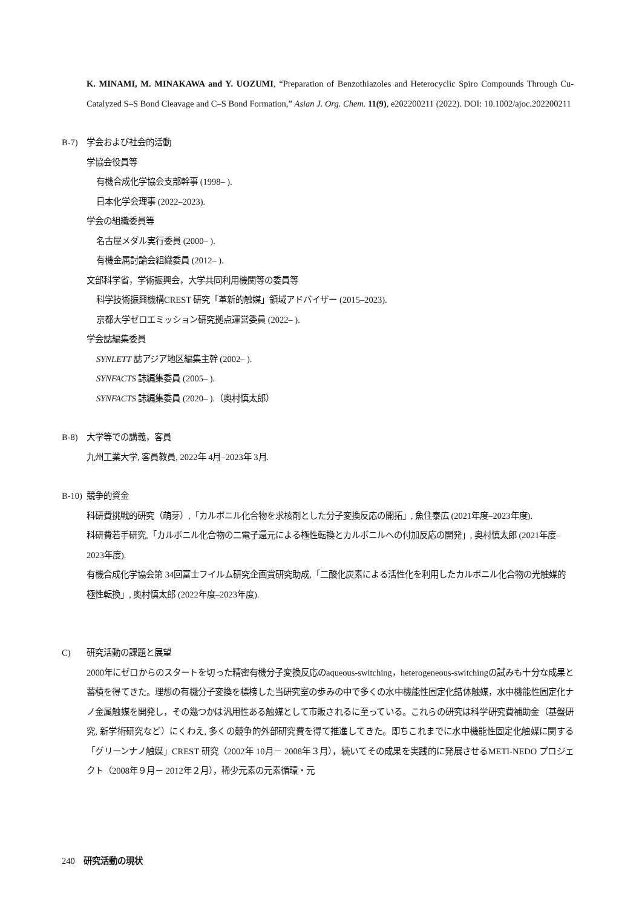K. MINAMI, M. MINAKAWA and Y. UOZUMI, “Preparation of Benzothiazoles and Heterocyclic Spiro Compounds Through Cu-Catalyzed S–S Bond Cleavage and C–S Bond Formation,” Asian J. Org. Chem. 11(9), e202200211 (2022). DOI: 10.1002/ajoc.202200211
B-7) 学会および社会的活動
学協会役員等
有機合成化学協会支部幹事 (1998– ).
日本化学会理事 (2022–2023).
学会の組織委員等
名古屋メダル実行委員 (2000– ).
有機金属討論会組織委員 (2012– ).
文部科学省，学術振興会，大学共同利用機関等の委員等
科学技術振興機構CREST 研究「革新的触媒」領域アドバイザー (2015–2023).
京都大学ゼロエミッション研究拠点運営委員 (2022– ).
学会誌編集委員
SYNLETT 誌アジア地区編集主幹 (2002– ).
SYNFACTS 誌編集委員 (2005– ).
SYNFACTS 誌編集委員 (2020– ).（奥村慎太郎）
B-8) 大学等での講義，客員
九州工業大学, 客員教員, 2022年 4月–2023年 3月.
B-10) 競争的資金
科研費挑戦的研究（萌芽）,「カルボニル化合物を求核剤とした分子変換反応の開拓」, 魚住泰広 (2021年度–2023年度).
科研費若手研究,「カルボニル化合物の二電子還元による極性転換とカルボニルへの付加反応の開発」, 奥村慎太郎 (2021年度–2023年度).
有機合成化学協会第 34回富士フイルム研究企画賞研究助成,「二酸化炭素による活性化を利用したカルボニル化合物の光触媒的極性転換」, 奥村慎太郎 (2022年度–2023年度).
C) 研究活動の課題と展望
2000年にゼロからのスタートを切った精密有機分子変換反応のaqueous-switching，heterogeneous-switchingの試みも十分な成果と蓄積を得てきた。理想の有機分子変換を標榜した当研究室の歩みの中で多くの水中機能性固定化錯体触媒，水中機能性固定化ナノ金属触媒を開発し，その幾つかは汎用性ある触媒として市販されるに至っている。これらの研究は科学研究費補助金（基盤研究, 新学術研究など）にくわえ, 多くの競争的外部研究費を得て推進してきた。即ちこれまでに水中機能性固定化触媒に関する「グリーンナノ触媒」CREST 研究（2002年 10月－ 2008年３月），続いてその成果を実践的に発展させるMETI-NEDO プロジェクト（2008年９月－ 2012年２月），稀少元素の元素循環・元
240　研究活動の現状